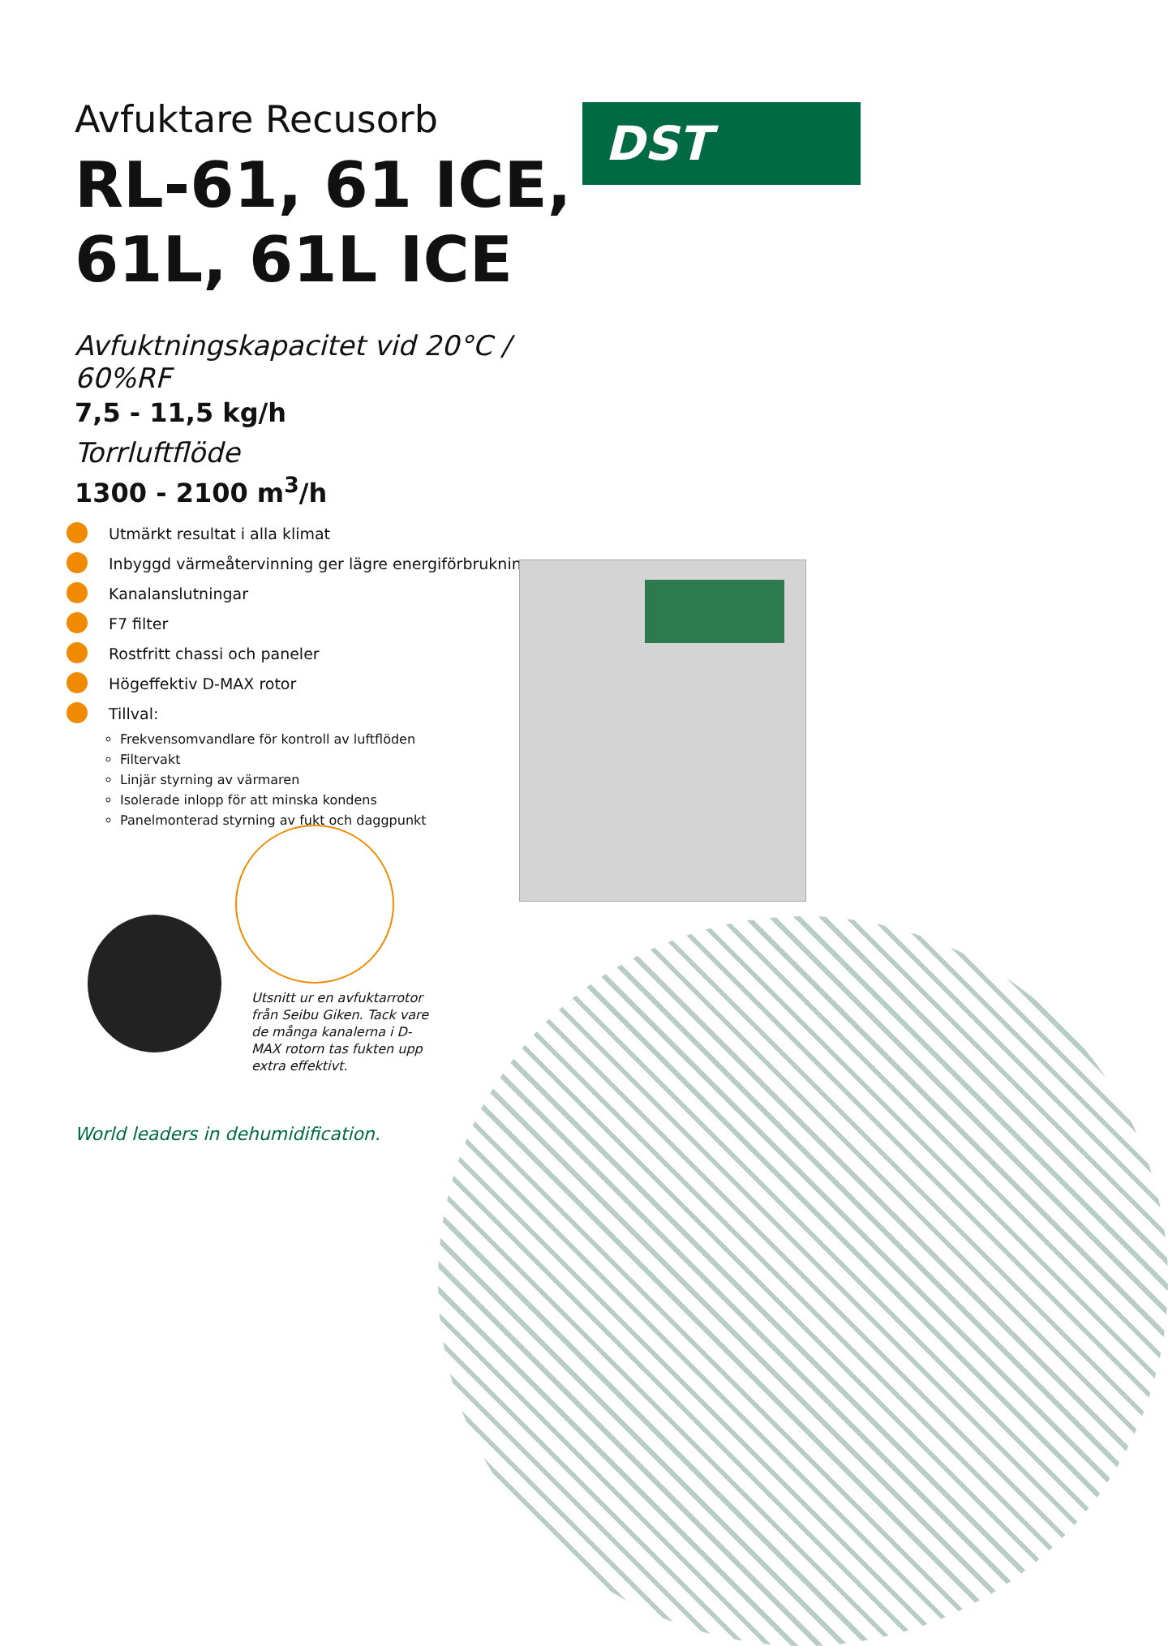DST
Avfuktare Recusorb
RL-61, 61 ICE, 61L, 61L ICE
Avfuktningskapacitet vid 20°C / 60%RF
7,5 - 11,5 kg/h
Torrluftflöde
1300 - 2100 m<sup>3</sup>/h
Utmärkt resultat i alla klimat
Inbyggd värmeåtervinning ger lägre energiförbrukning
Kanalanslutningar
F7 filter
Rostfritt chassi och paneler
Högeffektiv D-MAX rotor
Tillval:
Frekvensomvandlare för kontroll av luftflöden
Filtervakt
Linjär styrning av värmaren
Isolerade inlopp för att minska kondens
Panelmonterad styrning av fukt och daggpunkt
Utsnitt ur en avfuktarrotor från Seibu Giken. Tack vare de många kanalerna i D-MAX rotorn tas fukten upp extra effektivt.
World leaders in dehumidification.